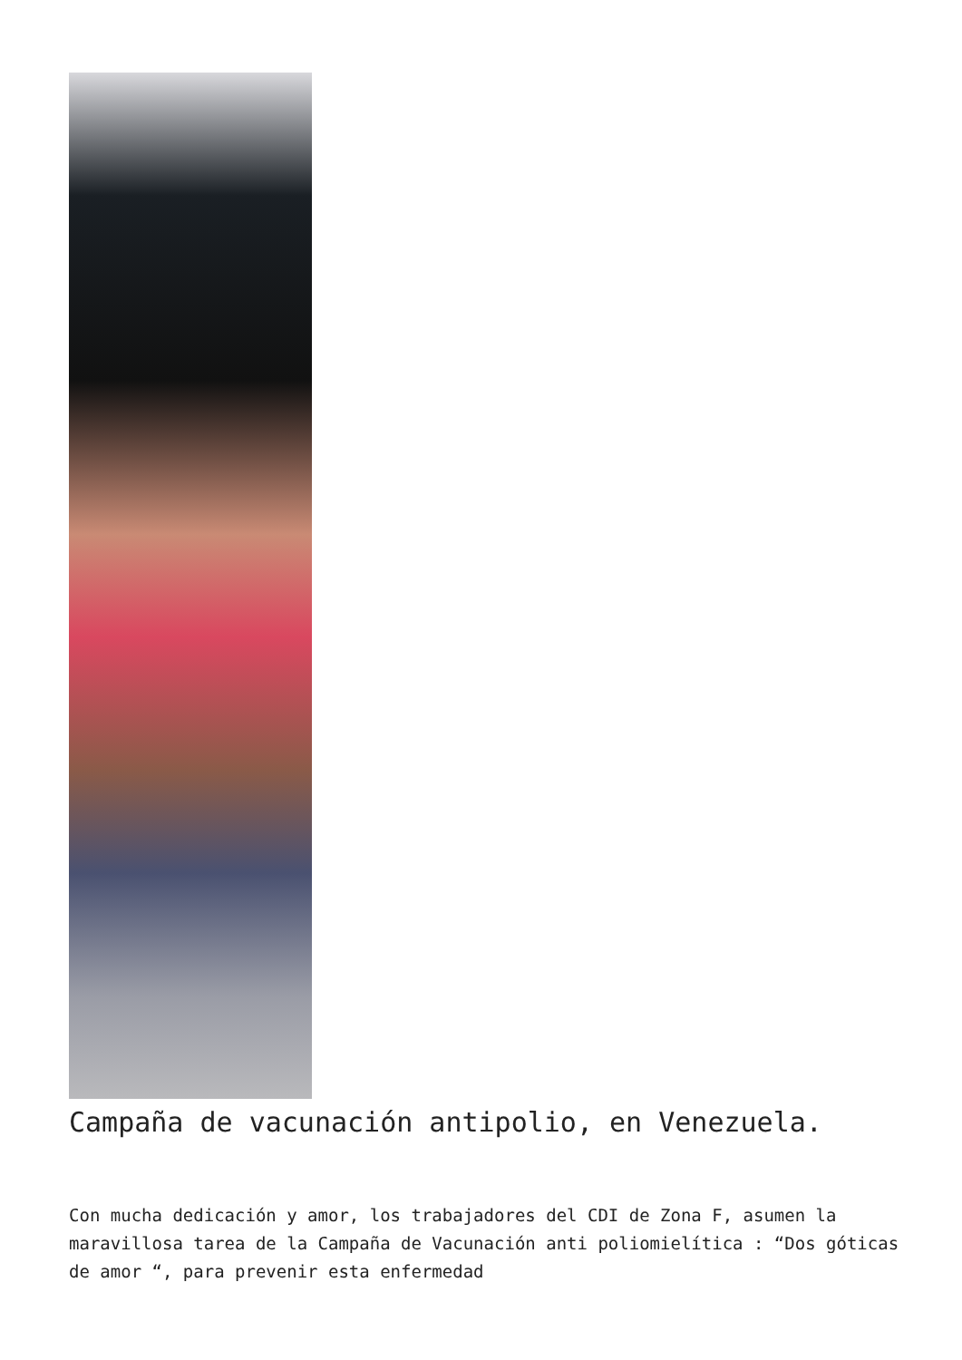Campaña de vacunación antipolio, en Venezuela.
Con mucha dedicación y amor, los trabajadores del CDI de Zona F, asumen la maravillosa tarea de la Campaña de Vacunación anti poliomielítica : “Dos góticas de amor “, para prevenir esta enfermedad